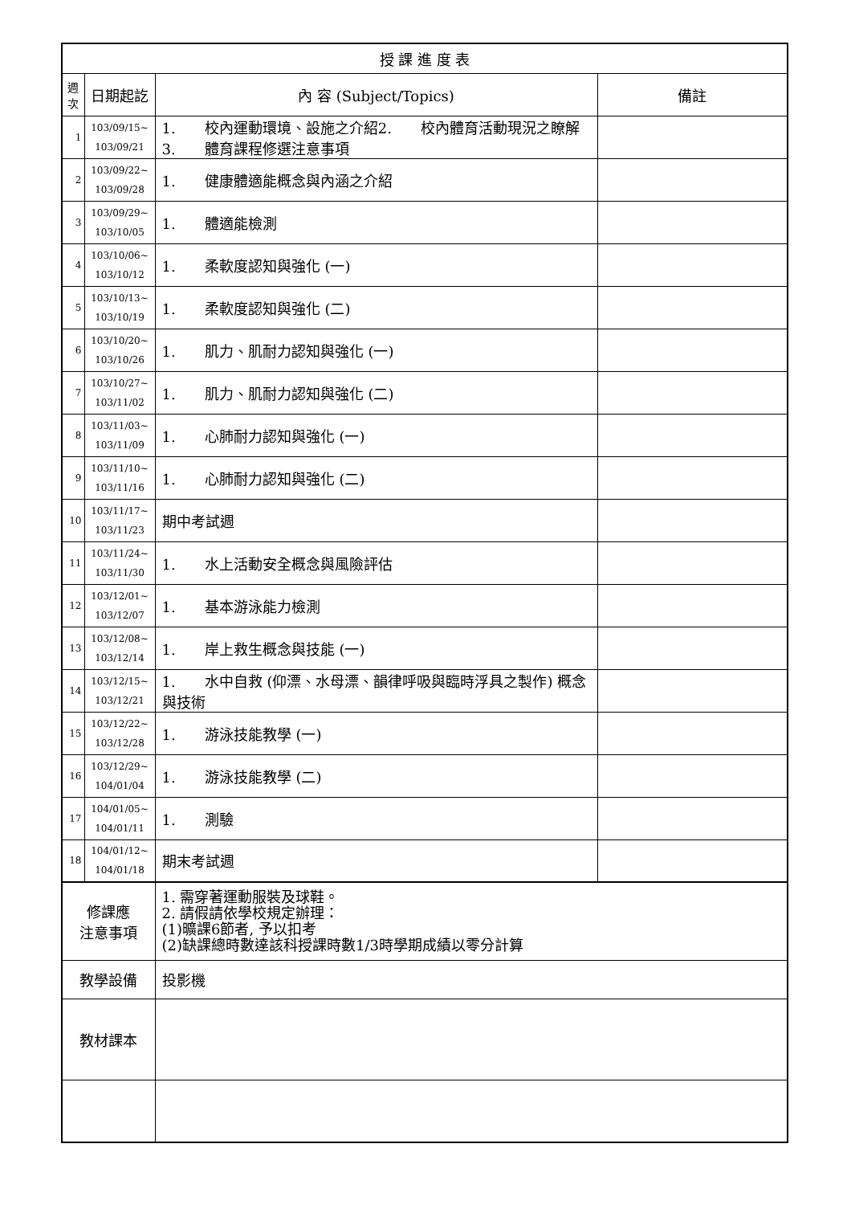| 授 課 進 度 表 | | | |
| --- | --- | --- | --- |
| 週 次 | 日期起訖 | 內 容 (Subject/Topics) | 備註 |
| 1 | 103/09/15~ 103/09/21 | 1. 校內運動環境、設施之介紹2. 校內體育活動現況之瞭解3. 體育課程修選注意事項 | |
| 2 | 103/09/22~ 103/09/28 | 1. 健康體適能概念與內涵之介紹 | |
| 3 | 103/09/29~ 103/10/05 | 1. 體適能檢測 | |
| 4 | 103/10/06~ 103/10/12 | 1. 柔軟度認知與強化 (一) | |
| 5 | 103/10/13~ 103/10/19 | 1. 柔軟度認知與強化 (二) | |
| 6 | 103/10/20~ 103/10/26 | 1. 肌力、肌耐力認知與強化 (一) | |
| 7 | 103/10/27~ 103/11/02 | 1. 肌力、肌耐力認知與強化 (二) | |
| 8 | 103/11/03~ 103/11/09 | 1. 心肺耐力認知與強化 (一) | |
| 9 | 103/11/10~ 103/11/16 | 1. 心肺耐力認知與強化 (二) | |
| 10 | 103/11/17~ 103/11/23 | 期中考試週 | |
| 11 | 103/11/24~ 103/11/30 | 1. 水上活動安全概念與風險評估 | |
| 12 | 103/12/01~ 103/12/07 | 1. 基本游泳能力檢測 | |
| 13 | 103/12/08~ 103/12/14 | 1. 岸上救生概念與技能 (一) | |
| 14 | 103/12/15~ 103/12/21 | 1. 水中自救 (仰漂、水母漂、韻律呼吸與臨時浮具之製作) 概念與技術 | |
| 15 | 103/12/22~ 103/12/28 | 1. 游泳技能教學 (一) | |
| 16 | 103/12/29~ 104/01/04 | 1. 游泳技能教學 (二) | |
| 17 | 104/01/05~ 104/01/11 | 1. 測驗 | |
| 18 | 104/01/12~ 104/01/18 | 期末考試週 | |
| 修課應 注意事項 | | 1. 需穿著運動服裝及球鞋。 2. 請假請依學校規定辦理： (1)曠課6節者, 予以扣考 (2)缺課總時數達該科授課時數1/3時學期成績以零分計算 | |
| 教學設備 | | 投影機 | |
| 教材課本 | | | |